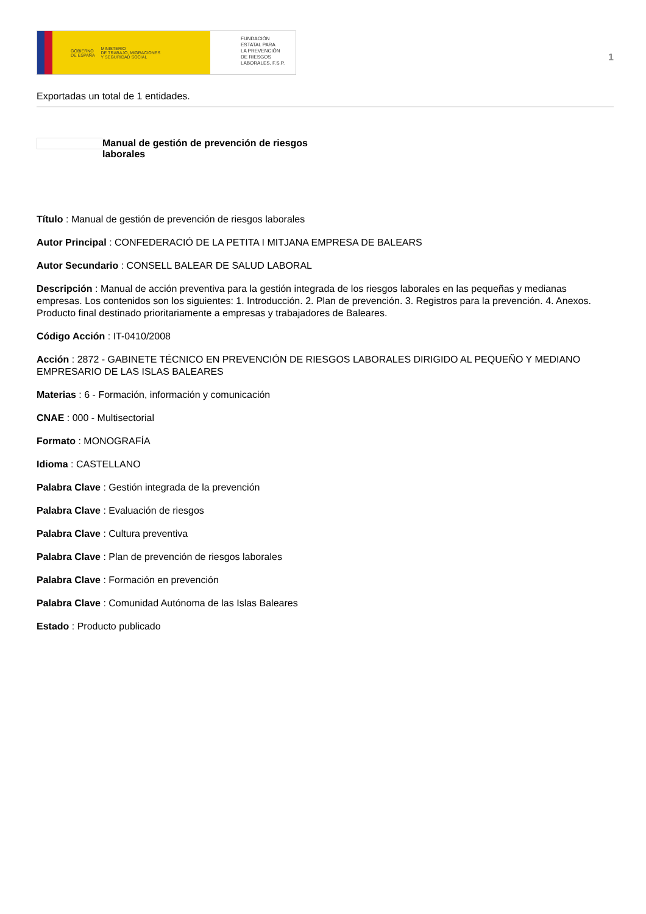GOBIERNO
DE ESPAÑA MINISTERIO
DE TRABAJO, MIGRACIONES
Y SEGURIDAD SOCIAL
FUNDACIÓN
ESTATAL PARA
LA PREVENCIÓN
DE RIESGOS
LABORALES, F.S.P.
1
Exportadas un total de 1 entidades.
Manual de gestión de prevención de riesgos laborales
Título : Manual de gestión de prevención de riesgos laborales
Autor Principal : CONFEDERACIÓ DE LA PETITA I MITJANA EMPRESA DE BALEARS
Autor Secundario : CONSELL BALEAR DE SALUD LABORAL
Descripción : Manual de acción preventiva para la gestión integrada de los riesgos laborales en las pequeñas y medianas empresas. Los contenidos son los siguientes: 1. Introducción. 2. Plan de prevención. 3. Registros para la prevención. 4. Anexos. Producto final destinado prioritariamente a empresas y trabajadores de Baleares.
Código Acción : IT-0410/2008
Acción : 2872 - GABINETE TÉCNICO EN PREVENCIÓN DE RIESGOS LABORALES DIRIGIDO AL PEQUEÑO Y MEDIANO EMPRESARIO DE LAS ISLAS BALEARES
Materias : 6 - Formación, información y comunicación
CNAE : 000 - Multisectorial
Formato : MONOGRAFÍA
Idioma : CASTELLANO
Palabra Clave : Gestión integrada de la prevención
Palabra Clave : Evaluación de riesgos
Palabra Clave : Cultura preventiva
Palabra Clave : Plan de prevención de riesgos laborales
Palabra Clave : Formación en prevención
Palabra Clave : Comunidad Autónoma de las Islas Baleares
Estado : Producto publicado